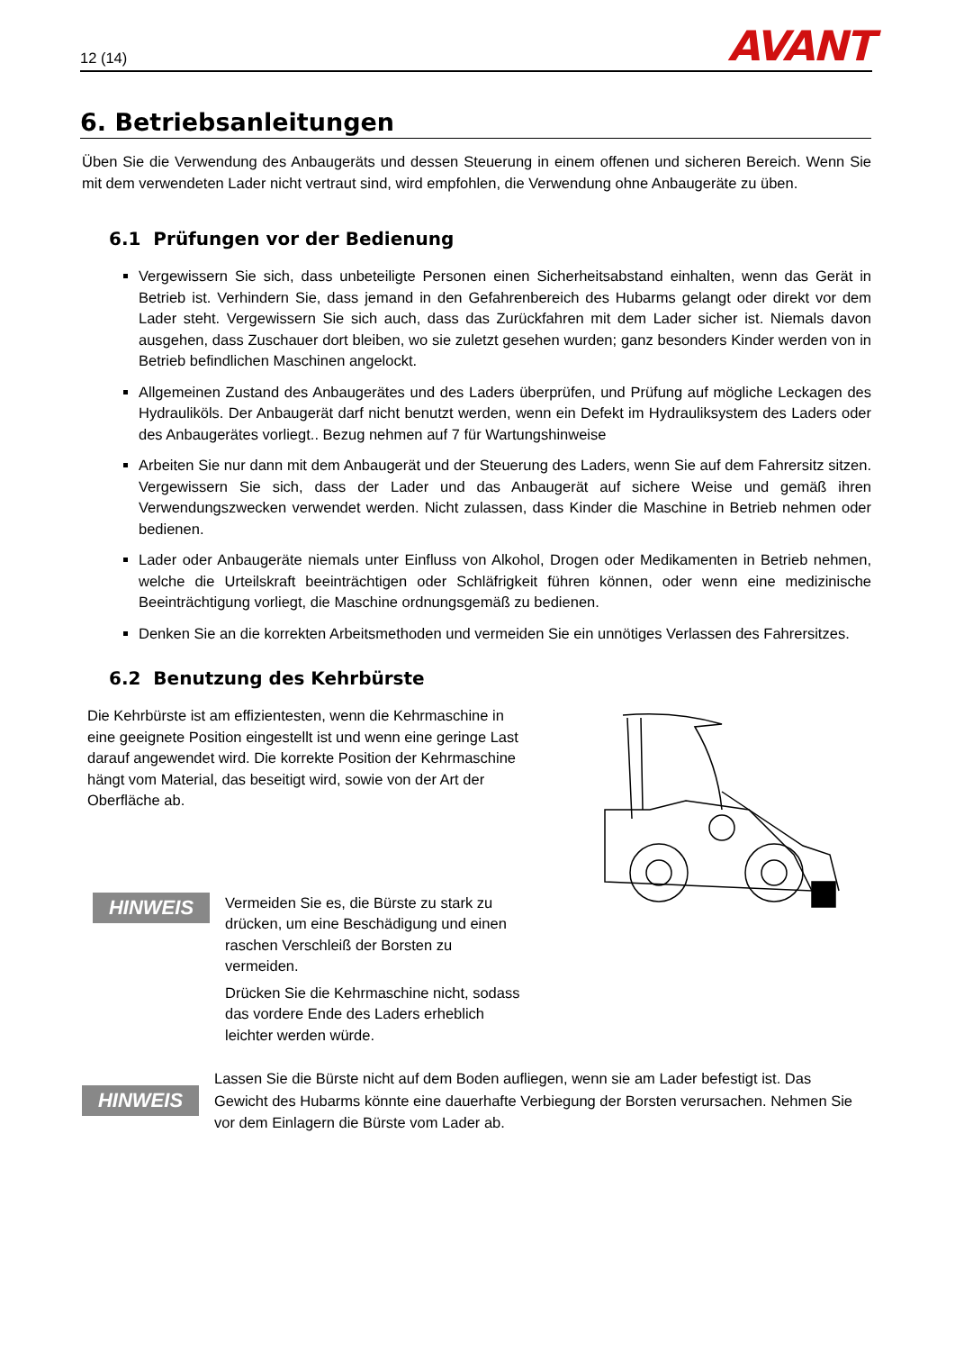12 (14) AVANT
6. Betriebsanleitungen
Üben Sie die Verwendung des Anbaugeräts und dessen Steuerung in einem offenen und sicheren Bereich. Wenn Sie mit dem verwendeten Lader nicht vertraut sind, wird empfohlen, die Verwendung ohne Anbaugeräte zu üben.
6.1 Prüfungen vor der Bedienung
Vergewissern Sie sich, dass unbeteiligte Personen einen Sicherheitsabstand einhalten, wenn das Gerät in Betrieb ist. Verhindern Sie, dass jemand in den Gefahrenbereich des Hubarms gelangt oder direkt vor dem Lader steht. Vergewissern Sie sich auch, dass das Zurückfahren mit dem Lader sicher ist. Niemals davon ausgehen, dass Zuschauer dort bleiben, wo sie zuletzt gesehen wurden; ganz besonders Kinder werden von in Betrieb befindlichen Maschinen angelockt.
Allgemeinen Zustand des Anbaugerätes und des Laders überprüfen, und Prüfung auf mögliche Leckagen des Hydrauliköls. Der Anbaugerät darf nicht benutzt werden, wenn ein Defekt im Hydrauliksystem des Laders oder des Anbaugerätes vorliegt.. Bezug nehmen auf 7 für Wartungshinweise
Arbeiten Sie nur dann mit dem Anbaugerät und der Steuerung des Laders, wenn Sie auf dem Fahrersitz sitzen. Vergewissern Sie sich, dass der Lader und das Anbaugerät auf sichere Weise und gemäß ihren Verwendungszwecken verwendet werden. Nicht zulassen, dass Kinder die Maschine in Betrieb nehmen oder bedienen.
Lader oder Anbaugeräte niemals unter Einfluss von Alkohol, Drogen oder Medikamenten in Betrieb nehmen, welche die Urteilskraft beeinträchtigen oder Schläfrigkeit führen können, oder wenn eine medizinische Beeinträchtigung vorliegt, die Maschine ordnungsgemäß zu bedienen.
Denken Sie an die korrekten Arbeitsmethoden und vermeiden Sie ein unnötiges Verlassen des Fahrersitzes.
6.2 Benutzung des Kehrbürste
Die Kehrbürste ist am effizientesten, wenn die Kehrmaschine in eine geeignete Position eingestellt ist und wenn eine geringe Last darauf angewendet wird. Die korrekte Position der Kehrmaschine hängt vom Material, das beseitigt wird, sowie von der Art der Oberfläche ab.
HINWEIS
Vermeiden Sie es, die Bürste zu stark zu drücken, um eine Beschädigung und einen raschen Verschleiß der Borsten zu vermeiden.
Drücken Sie die Kehrmaschine nicht, sodass das vordere Ende des Laders erheblich leichter werden würde.
HINWEIS
Lassen Sie die Bürste nicht auf dem Boden aufliegen, wenn sie am Lader befestigt ist. Das Gewicht des Hubarms könnte eine dauerhafte Verbiegung der Borsten verursachen. Nehmen Sie vor dem Einlagern die Bürste vom Lader ab.